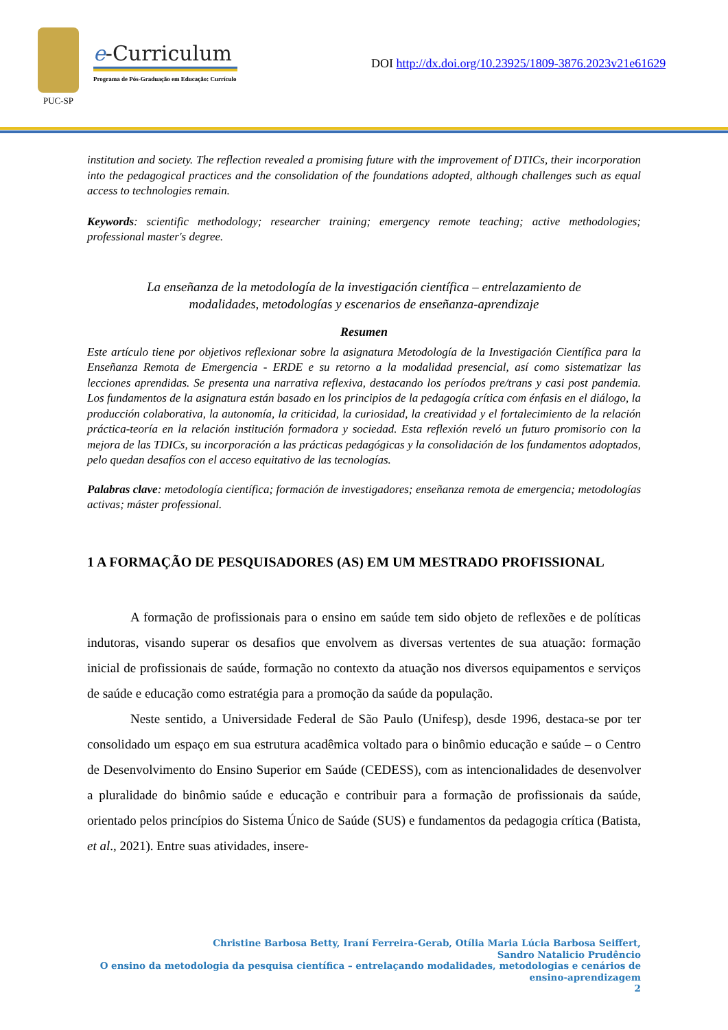PUC-SP
e-Curriculum
Programa de Pós-Graduação em Educação: Currículo
DOI http://dx.doi.org/10.23925/1809-3876.2023v21e61629
institution and society. The reflection revealed a promising future with the improvement of DTICs, their incorporation into the pedagogical practices and the consolidation of the foundations adopted, although challenges such as equal access to technologies remain.
Keywords: scientific methodology; researcher training; emergency remote teaching; active methodologies; professional master's degree.
La enseñanza de la metodología de la investigación científica – entrelazamiento de
modalidades, metodologías y escenarios de enseñanza-aprendizaje
Resumen
Este artículo tiene por objetivos reflexionar sobre la asignatura Metodología de la Investigación Científica para la Enseñanza Remota de Emergencia - ERDE e su retorno a la modalidad presencial, así como sistematizar las lecciones aprendidas. Se presenta una narrativa reflexiva, destacando los períodos pre/trans y casi post pandemia. Los fundamentos de la asignatura están basado en los principios de la pedagogía crítica com énfasis en el diálogo, la producción colaborativa, la autonomía, la criticidad, la curiosidad, la creatividad y el fortalecimiento de la relación práctica-teoría en la relación institución formadora y sociedad. Esta reflexión reveló un futuro promisorio con la mejora de las TDICs, su incorporación a las prácticas pedagógicas y la consolidación de los fundamentos adoptados, pelo quedan desafíos con el acceso equitativo de las tecnologías.
Palabras clave: metodología científica; formación de investigadores; enseñanza remota de emergencia; metodologías activas; máster professional.
1 A FORMAÇÃO DE PESQUISADORES (AS) EM UM MESTRADO PROFISSIONAL
A formação de profissionais para o ensino em saúde tem sido objeto de reflexões e de políticas indutoras, visando superar os desafios que envolvem as diversas vertentes de sua atuação: formação inicial de profissionais de saúde, formação no contexto da atuação nos diversos equipamentos e serviços de saúde e educação como estratégia para a promoção da saúde da população.
Neste sentido, a Universidade Federal de São Paulo (Unifesp), desde 1996, destaca-se por ter consolidado um espaço em sua estrutura acadêmica voltado para o binômio educação e saúde – o Centro de Desenvolvimento do Ensino Superior em Saúde (CEDESS), com as intencionalidades de desenvolver a pluralidade do binômio saúde e educação e contribuir para a formação de profissionais da saúde, orientado pelos princípios do Sistema Único de Saúde (SUS) e fundamentos da pedagogia crítica (Batista, et al., 2021). Entre suas atividades, insere-
Christine Barbosa Betty, Iraní Ferreira-Gerab, Otília Maria Lúcia Barbosa Seiffert,
Sandro Natalicio Prudêncio
O ensino da metodologia da pesquisa científica – entrelaçando modalidades, metodologias e cenários de
ensino-aprendizagem
2